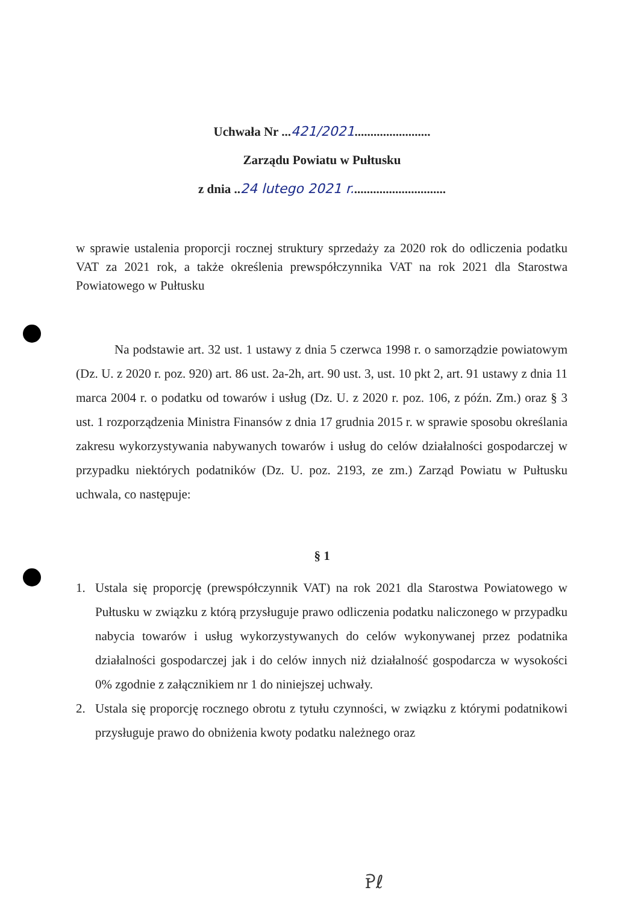Uchwała Nr ...421/2021........................
Zarządu Powiatu w Pułtusku
z dnia ..24 lutego 2021 r..............................
w sprawie ustalenia proporcji rocznej struktury sprzedaży za 2020 rok do odliczenia podatku VAT za 2021 rok, a także określenia prewspółczynnika VAT na rok 2021 dla Starostwa Powiatowego w Pułtusku
Na podstawie art. 32 ust. 1 ustawy z dnia 5 czerwca 1998 r. o samorządzie powiatowym (Dz. U. z 2020 r. poz. 920) art. 86 ust. 2a-2h, art. 90 ust. 3, ust. 10 pkt 2, art. 91 ustawy z dnia 11 marca 2004 r. o podatku od towarów i usług (Dz. U. z 2020 r. poz. 106, z późn. Zm.) oraz § 3 ust. 1 rozporządzenia Ministra Finansów z dnia 17 grudnia 2015 r. w sprawie sposobu określania zakresu wykorzystywania nabywanych towarów i usług do celów działalności gospodarczej w przypadku niektórych podatników (Dz. U. poz. 2193, ze zm.) Zarząd Powiatu w Pułtusku uchwala, co następuje:
§ 1
1. Ustala się proporcję (prewspółczynnik VAT) na rok 2021 dla Starostwa Powiatowego w Pułtusku w związku z którą przysługuje prawo odliczenia podatku naliczonego w przypadku nabycia towarów i usług wykorzystywanych do celów wykonywanej przez podatnika działalności gospodarczej jak i do celów innych niż działalność gospodarcza w wysokości 0% zgodnie z załącznikiem nr 1 do niniejszej uchwały.
2. Ustala się proporcję rocznego obrotu z tytułu czynności, w związku z którymi podatnikowi przysługuje prawo do obniżenia kwoty podatku należnego oraz
Ꭾℓ